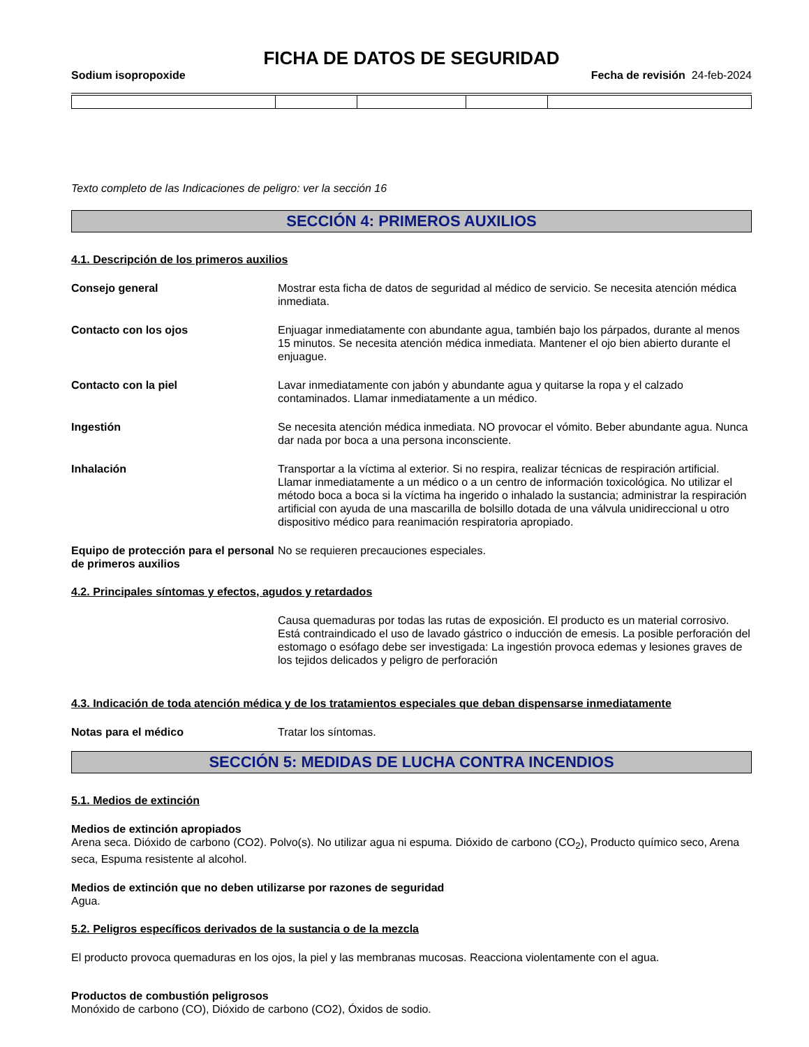FICHA DE DATOS DE SEGURIDAD
Sodium isopropoxide Fecha de revisión 24-feb-2024
Texto completo de las Indicaciones de peligro: ver la sección 16
SECCIÓN 4: PRIMEROS AUXILIOS
4.1. Descripción de los primeros auxilios
Consejo general Mostrar esta ficha de datos de seguridad al médico de servicio. Se necesita atención médica inmediata.
Contacto con los ojos Enjuagar inmediatamente con abundante agua, también bajo los párpados, durante al menos 15 minutos. Se necesita atención médica inmediata. Mantener el ojo bien abierto durante el enjuague.
Contacto con la piel Lavar inmediatamente con jabón y abundante agua y quitarse la ropa y el calzado contaminados. Llamar inmediatamente a un médico.
Ingestión Se necesita atención médica inmediata. NO provocar el vómito. Beber abundante agua. Nunca dar nada por boca a una persona inconsciente.
Inhalación Transportar a la víctima al exterior. Si no respira, realizar técnicas de respiración artificial. Llamar inmediatamente a un médico o a un centro de información toxicológica. No utilizar el método boca a boca si la víctima ha ingerido o inhalado la sustancia; administrar la respiración artificial con ayuda de una mascarilla de bolsillo dotada de una válvula unidireccional u otro dispositivo médico para reanimación respiratoria apropiado.
Equipo de protección para el personal de primeros auxilios
No se requieren precauciones especiales.
4.2. Principales síntomas y efectos, agudos y retardados
Causa quemaduras por todas las rutas de exposición. El producto es un material corrosivo. Está contraindicado el uso de lavado gástrico o inducción de emesis. La posible perforación del estomago o esófago debe ser investigada: La ingestión provoca edemas y lesiones graves de los tejidos delicados y peligro de perforación
4.3. Indicación de toda atención médica y de los tratamientos especiales que deban dispensarse inmediatamente
Notas para el médico Tratar los síntomas.
SECCIÓN 5: MEDIDAS DE LUCHA CONTRA INCENDIOS
5.1. Medios de extinción
Medios de extinción apropiados
Arena seca. Dióxido de carbono (CO2). Polvo(s). No utilizar agua ni espuma. Dióxido de carbono (CO<sub>2</sub>), Producto químico seco, Arena seca, Espuma resistente al alcohol.
Medios de extinción que no deben utilizarse por razones de seguridad
Agua.
5.2. Peligros específicos derivados de la sustancia o de la mezcla
El producto provoca quemaduras en los ojos, la piel y las membranas mucosas. Reacciona violentamente con el agua.
Productos de combustión peligrosos
Monóxido de carbono (CO), Dióxido de carbono (CO2), Óxidos de sodio.